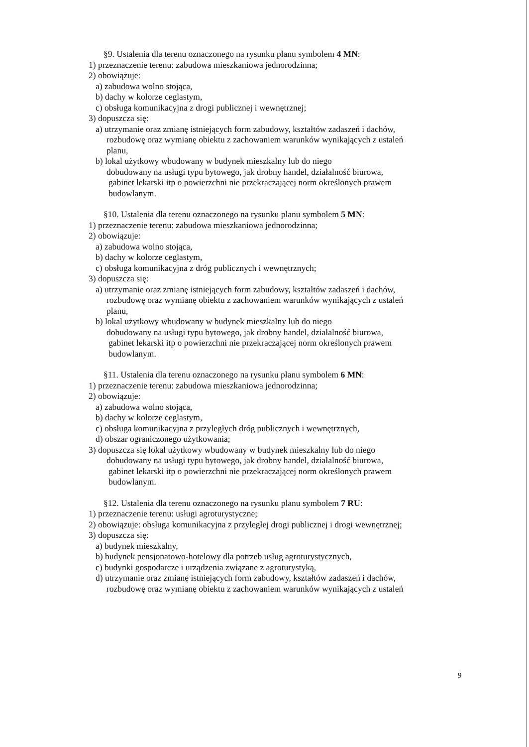§9. Ustalenia dla terenu oznaczonego na rysunku planu symbolem 4 MN:
1) przeznaczenie terenu: zabudowa mieszkaniowa jednorodzinna;
2) obowiązuje:
a) zabudowa wolno stojąca,
b) dachy w kolorze ceglastym,
c) obsługa komunikacyjna z drogi publicznej i wewnętrznej;
3) dopuszcza się:
a) utrzymanie oraz zmianę istniejących form zabudowy, kształtów zadaszeń i dachów,
rozbudowę oraz wymianę obiektu z zachowaniem warunków wynikających z ustaleń
planu,
b) lokal użytkowy wbudowany w budynek mieszkalny lub do niego
dobudowany na usługi typu bytowego, jak drobny handel, działalność biurowa,
gabinet lekarski itp o powierzchni nie przekraczającej norm określonych prawem
budowlanym.
§10. Ustalenia dla terenu oznaczonego na rysunku planu symbolem 5 MN:
1) przeznaczenie terenu: zabudowa mieszkaniowa jednorodzinna;
2) obowiązuje:
a) zabudowa wolno stojąca,
b) dachy w kolorze ceglastym,
c) obsługa komunikacyjna z dróg publicznych i wewnętrznych;
3) dopuszcza się:
a) utrzymanie oraz zmianę istniejących form zabudowy, kształtów zadaszeń i dachów,
rozbudowę oraz wymianę obiektu z zachowaniem warunków wynikających z ustaleń
planu,
b) lokal użytkowy wbudowany w budynek mieszkalny lub do niego
dobudowany na usługi typu bytowego, jak drobny handel, działalność biurowa,
gabinet lekarski itp o powierzchni nie przekraczającej norm określonych prawem
budowlanym.
§11. Ustalenia dla terenu oznaczonego na rysunku planu symbolem 6 MN:
1) przeznaczenie terenu: zabudowa mieszkaniowa jednorodzinna;
2) obowiązuje:
a) zabudowa wolno stojąca,
b) dachy w kolorze ceglastym,
c) obsługa komunikacyjna z przyległych dróg publicznych i wewnętrznych,
d) obszar ograniczonego użytkowania;
3) dopuszcza się lokal użytkowy wbudowany w budynek mieszkalny lub do niego
dobudowany na usługi typu bytowego, jak drobny handel, działalność biurowa,
gabinet lekarski itp o powierzchni nie przekraczającej norm określonych prawem
budowlanym.
§12. Ustalenia dla terenu oznaczonego na rysunku planu symbolem 7 RU:
1) przeznaczenie terenu: usługi agroturystyczne;
2) obowiązuje: obsługa komunikacyjna z przyległej drogi publicznej i drogi wewnętrznej;
3) dopuszcza się:
a) budynek mieszkalny,
b) budynek pensjonatowo-hotelowy dla potrzeb usług agroturystycznych,
c) budynki gospodarcze i urządzenia związane z agroturystyką,
d) utrzymanie oraz zmianę istniejących form zabudowy, kształtów zadaszeń i dachów,
rozbudowę oraz wymianę obiektu z zachowaniem warunków wynikających z ustaleń
9